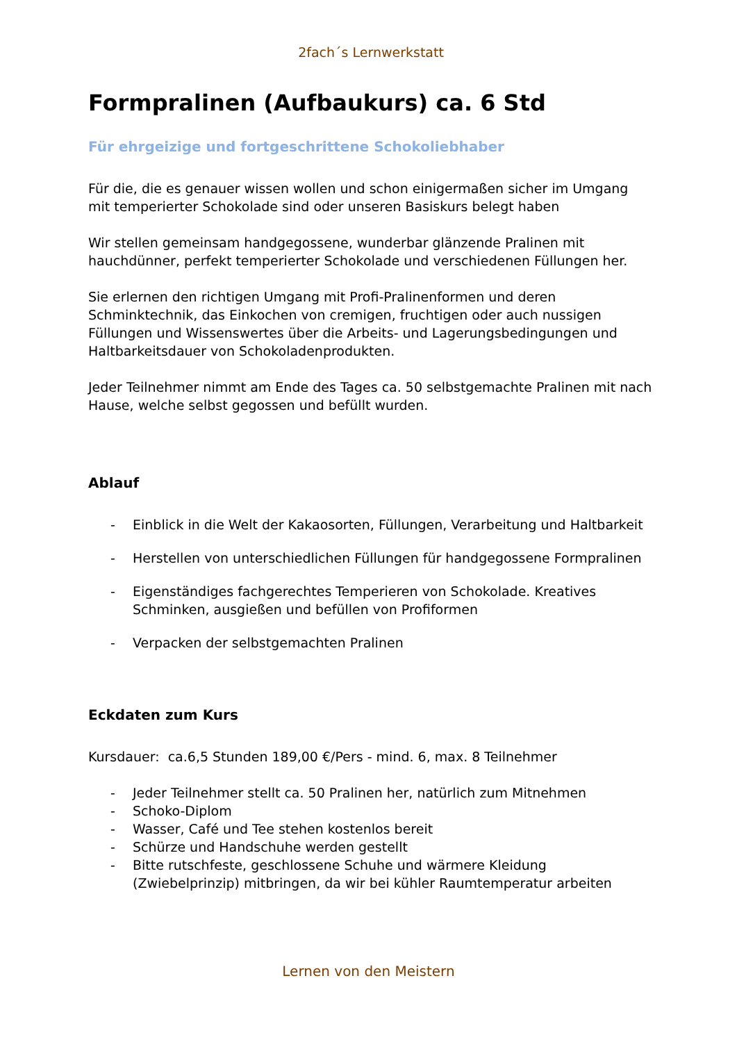2fach´s Lernwerkstatt
Formpralinen (Aufbaukurs) ca. 6 Std
Für ehrgeizige und fortgeschrittene Schokoliebhaber
Für die, die es genauer wissen wollen und schon einigermaßen sicher im Umgang mit temperierter Schokolade sind oder unseren Basiskurs belegt haben
Wir stellen gemeinsam handgegossene, wunderbar glänzende Pralinen mit hauchdünner, perfekt temperierter Schokolade und verschiedenen Füllungen her.
Sie erlernen den richtigen Umgang mit Profi-Pralinenformen und deren Schminktechnik, das Einkochen von cremigen, fruchtigen oder auch nussigen Füllungen und Wissenswertes über die Arbeits- und Lagerungsbedingungen und Haltbarkeitsdauer von Schokoladenprodukten.
Jeder Teilnehmer nimmt am Ende des Tages ca. 50 selbstgemachte Pralinen mit nach Hause, welche selbst gegossen und befüllt wurden.
Ablauf
- Einblick in die Welt der Kakaosorten, Füllungen, Verarbeitung und Haltbarkeit
- Herstellen von unterschiedlichen Füllungen für handgegossene Formpralinen
- Eigenständiges fachgerechtes Temperieren von Schokolade. Kreatives Schminken, ausgießen und befüllen von Profiformen
- Verpacken der selbstgemachten Pralinen
Eckdaten zum Kurs
Kursdauer: ca.6,5 Stunden 189,00 €/Pers - mind. 6, max. 8 Teilnehmer
- Jeder Teilnehmer stellt ca. 50 Pralinen her, natürlich zum Mitnehmen
- Schoko-Diplom
- Wasser, Café und Tee stehen kostenlos bereit
- Schürze und Handschuhe werden gestellt
- Bitte rutschfeste, geschlossene Schuhe und wärmere Kleidung (Zwiebelprinzip) mitbringen, da wir bei kühler Raumtemperatur arbeiten
Lernen von den Meistern